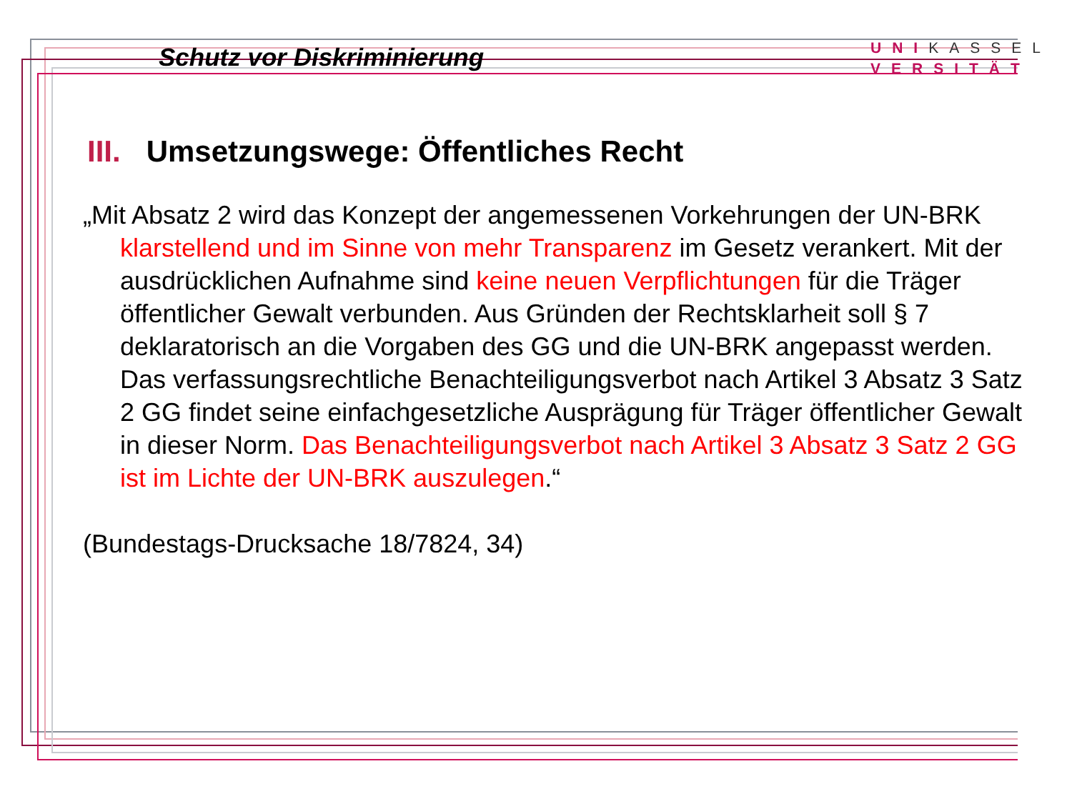Schutz vor Diskriminierung
UNI KASSEL
VERSITÄT
III. Umsetzungswege: Öffentliches Recht
„Mit Absatz 2 wird das Konzept der angemessenen Vorkehrungen der UN-BRK klarstellend und im Sinne von mehr Transparenz im Gesetz verankert. Mit der ausdrücklichen Aufnahme sind keine neuen Verpflichtungen für die Träger öffentlicher Gewalt verbunden. Aus Gründen der Rechtsklarheit soll § 7 deklaratorisch an die Vorgaben des GG und die UN-BRK angepasst werden. Das verfassungsrechtliche Benachteiligungsverbot nach Artikel 3 Absatz 3 Satz 2 GG findet seine einfachgesetzliche Ausprägung für Träger öffentlicher Gewalt in dieser Norm. Das Benachteiligungsverbot nach Artikel 3 Absatz 3 Satz 2 GG ist im Lichte der UN-BRK auszulegen.“
(Bundestags-Drucksache 18/7824, 34)